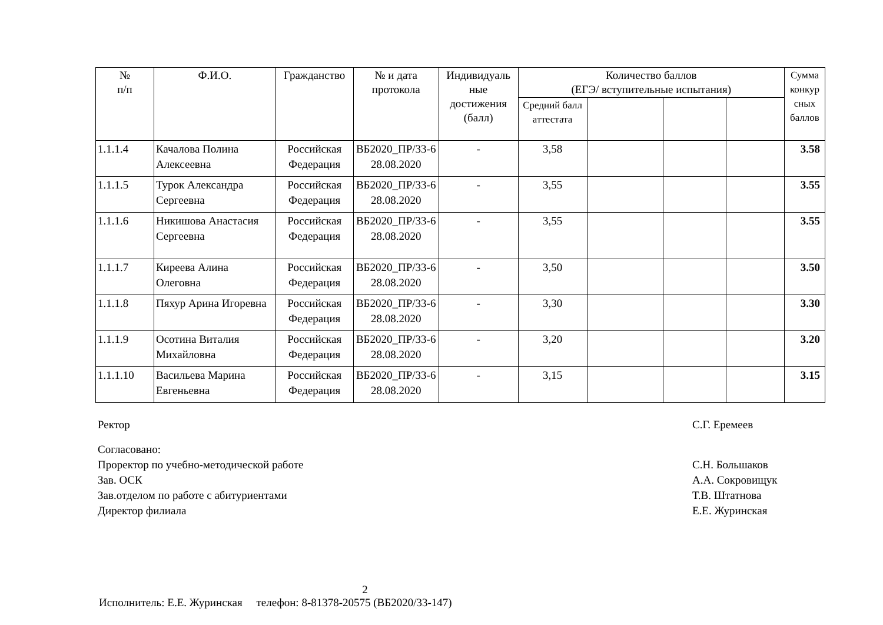| № п/п | Ф.И.О. | Гражданство | № и дата протокола | Индивидуаль ные достижения (балл) | Количество баллов (ЕГЭ/ вступительные испытания) | | | | Сумма конкур сных баллов |
| --- | --- | --- | --- | --- | --- | --- | --- | --- | --- |
| | | | | | Средний балл аттестата | | | | |
| 1.1.1.4 | Качалова Полина Алексеевна | Российская Федерация | ВБ2020_ПР/33-6 28.08.2020 | - | 3,58 | | | | 3.58 |
| 1.1.1.5 | Турок Александра Сергеевна | Российская Федерация | ВБ2020_ПР/33-6 28.08.2020 | - | 3,55 | | | | 3.55 |
| 1.1.1.6 | Никишова Анастасия Сергеевна | Российская Федерация | ВБ2020_ПР/33-6 28.08.2020 | - | 3,55 | | | | 3.55 |
| 1.1.1.7 | Киреева Алина Олеговна | Российская Федерация | ВБ2020_ПР/33-6 28.08.2020 | - | 3,50 | | | | 3.50 |
| 1.1.1.8 | Пяхур Арина Игоревна | Российская Федерация | ВБ2020_ПР/33-6 28.08.2020 | - | 3,30 | | | | 3.30 |
| 1.1.1.9 | Осотина Виталия Михайловна | Российская Федерация | ВБ2020_ПР/33-6 28.08.2020 | - | 3,20 | | | | 3.20 |
| 1.1.1.10 | Васильева Марина Евгеньевна | Российская Федерация | ВБ2020_ПР/33-6 28.08.2020 | - | 3,15 | | | | 3.15 |
Ректор С.Г. Еремеев
Согласовано:
Проректор по учебно-методической работе С.Н. Большаков
Зав. ОСК А.А. Сокровищук
Зав.отделом по работе с абитуриентами Т.В. Штатнова
Директор филиала Е.Е. Журинская
2
Исполнитель: Е.Е. Журинская телефон: 8-81378-20575 (ВБ2020/33-147)